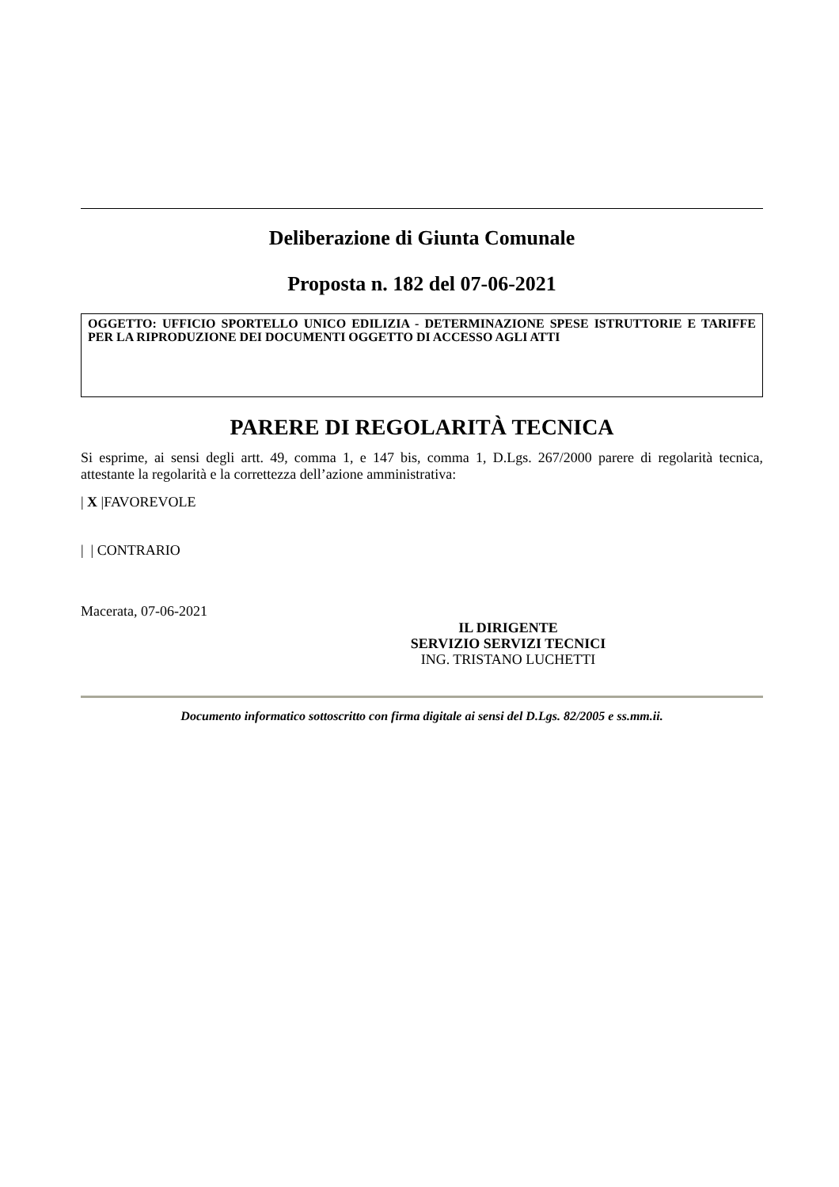Deliberazione di Giunta Comunale
Proposta n. 182 del 07-06-2021
OGGETTO: UFFICIO SPORTELLO UNICO EDILIZIA - DETERMINAZIONE SPESE ISTRUTTORIE E TARIFFE PER LA RIPRODUZIONE DEI DOCUMENTI OGGETTO DI ACCESSO AGLI ATTI
PARERE DI REGOLARITÀ TECNICA
Si esprime, ai sensi degli artt. 49, comma 1, e 147 bis, comma 1, D.Lgs. 267/2000 parere di regolarità tecnica, attestante la regolarità e la correttezza dell’azione amministrativa:
| X |FAVOREVOLE
| | CONTRARIO
Macerata, 07-06-2021
IL DIRIGENTE
SERVIZIO SERVIZI TECNICI
ING. TRISTANO LUCHETTI
Documento informatico sottoscritto con firma digitale ai sensi del D.Lgs. 82/2005 e ss.mm.ii.